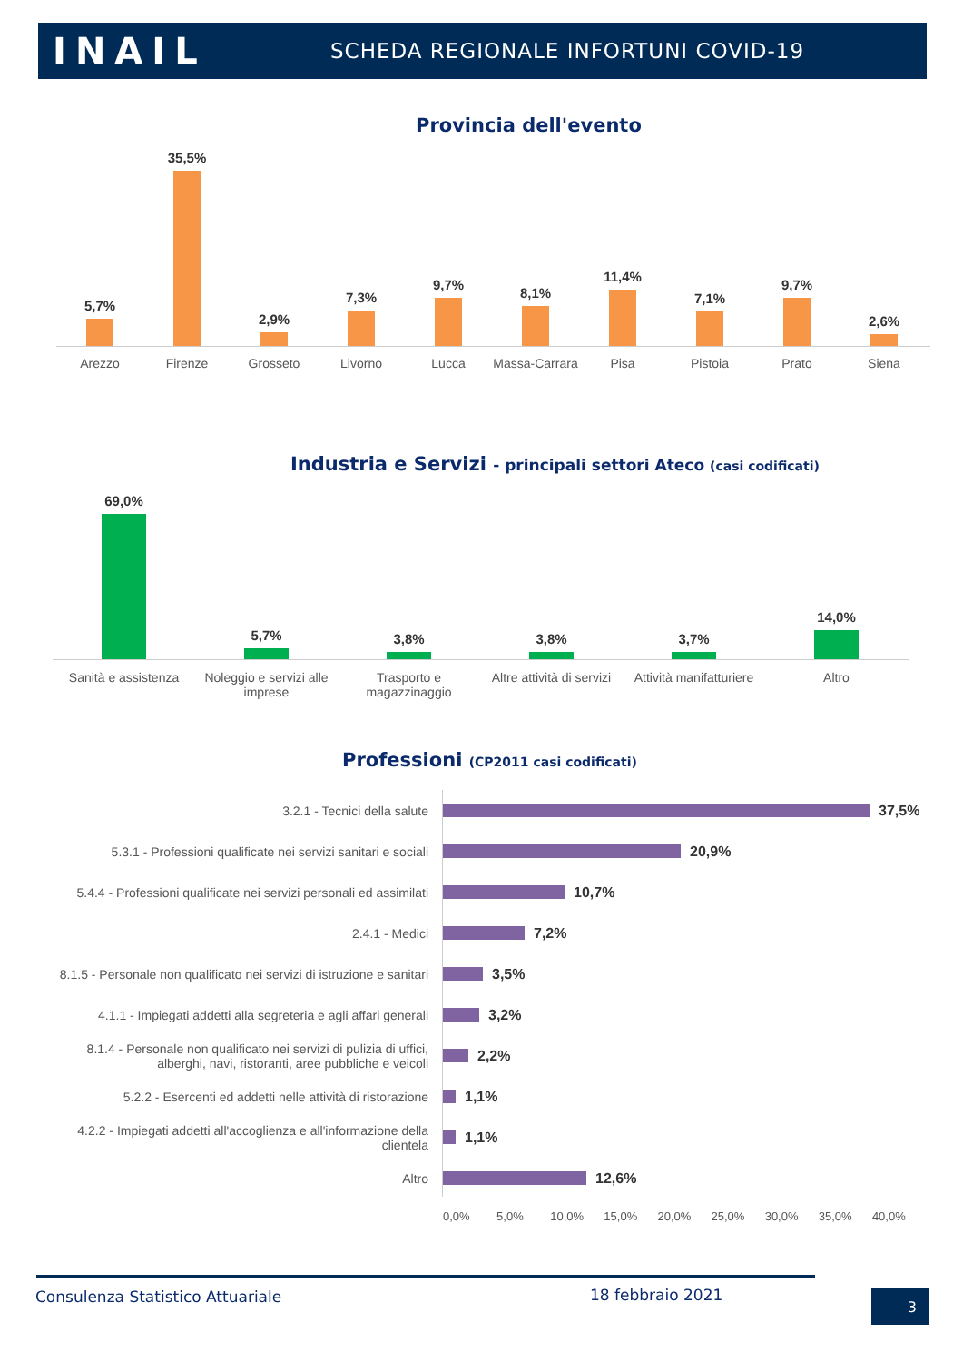INAIL
SCHEDA REGIONALE INFORTUNI COVID-19
Provincia dell'evento
5,7%
35,5%
2,9%
7,3%
9,7%
8,1%
11,4%
7,1%
9,7%
2,6%
Arezzo Firenze Grosseto Livorno Lucca Massa-Carrara Pisa Pistoia Prato Siena
Industria e Servizi - principali settori Ateco (casi codificati)
69,0%
5,7%
3,8%
3,8%
3,7%
14,0%
Sanità e assistenza Noleggio e servizi alle imprese Trasporto e magazzinaggio Altre attività di servizi Attività manifatturiere Altro
Professioni (CP2011 casi codificati)
3.2.1 - Tecnici della salute 37,5%
5.3.1 - Professioni qualificate nei servizi sanitari e sociali
20,9%
5.4.4 - Professioni qualificate nei servizi personali ed assimilati
10,7%
2.4.1 - Medici 7,2%
8.1.5 - Personale non qualificato nei servizi di istruzione e sanitari
3,5%
4.1.1 - Impiegati addetti alla segreteria e agli affari generali
3,2%
8.1.4 - Personale non qualificato nei servizi di pulizia di uffici, alberghi, navi, ristoranti, aree pubbliche e veicoli
2,2%
5.2.2 - Esercenti ed addetti nelle attività di ristorazione
1,1%
4.2.2 - Impiegati addetti all'accoglienza e all'informazione della clientela
1,1%
Altro 12,6%
0,0% 5,0% 10,0% 15,0% 20,0% 25,0% 30,0% 35,0% 40,0%
Consulenza Statistico Attuariale
18 febbraio 2021 3